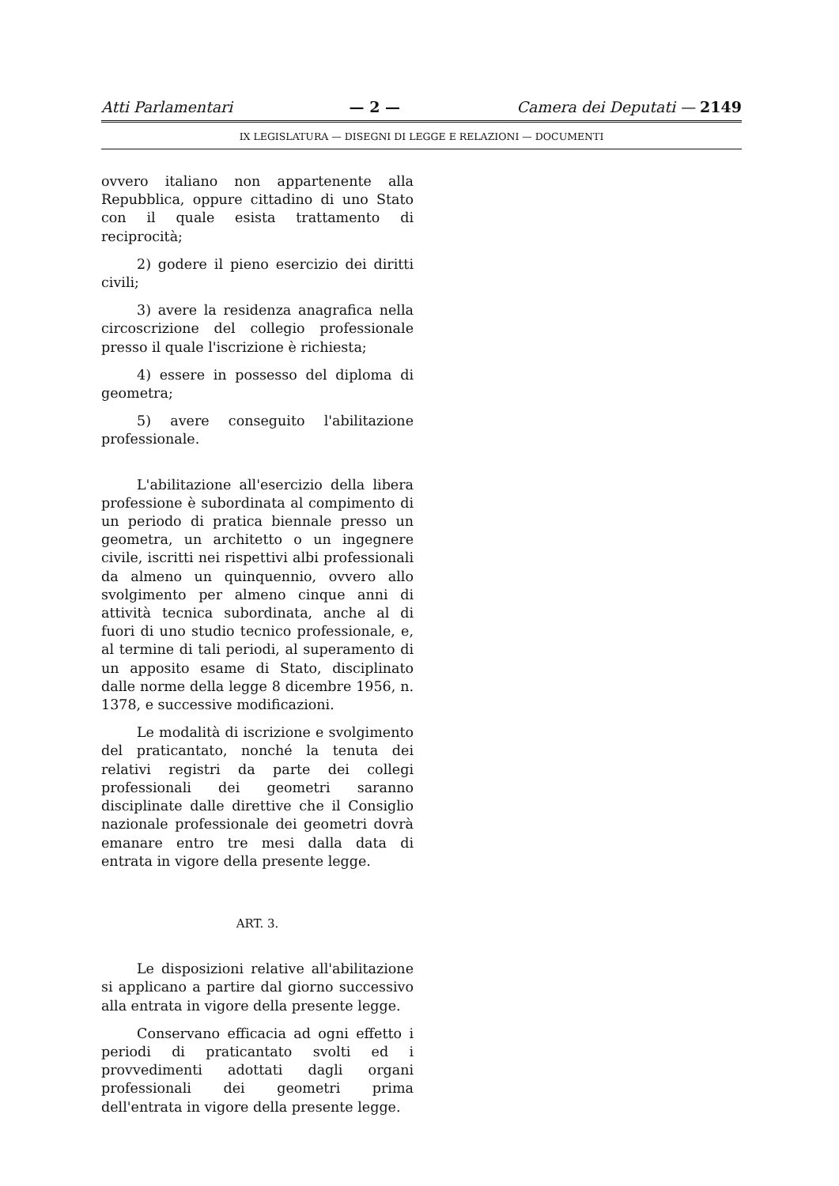Atti Parlamentari — 2 — Camera dei Deputati — 2149
IX LEGISLATURA — DISEGNI DI LEGGE E RELAZIONI — DOCUMENTI
ovvero italiano non appartenente alla Repubblica, oppure cittadino di uno Stato con il quale esista trattamento di reciprocità;
2) godere il pieno esercizio dei diritti civili;
3) avere la residenza anagrafica nella circoscrizione del collegio professionale presso il quale l'iscrizione è richiesta;
4) essere in possesso del diploma di geometra;
5) avere conseguito l'abilitazione professionale.
L'abilitazione all'esercizio della libera professione è subordinata al compimento di un periodo di pratica biennale presso un geometra, un architetto o un ingegnere civile, iscritti nei rispettivi albi professionali da almeno un quinquennio, ovvero allo svolgimento per almeno cinque anni di attività tecnica subordinata, anche al di fuori di uno studio tecnico professionale, e, al termine di tali periodi, al superamento di un apposito esame di Stato, disciplinato dalle norme della legge 8 dicembre 1956, n. 1378, e successive modificazioni.
Le modalità di iscrizione e svolgimento del praticantato, nonché la tenuta dei relativi registri da parte dei collegi professionali dei geometri saranno disciplinate dalle direttive che il Consiglio nazionale professionale dei geometri dovrà emanare entro tre mesi dalla data di entrata in vigore della presente legge.
ART. 3.
Le disposizioni relative all'abilitazione si applicano a partire dal giorno successivo alla entrata in vigore della presente legge.
Conservano efficacia ad ogni effetto i periodi di praticantato svolti ed i provvedimenti adottati dagli organi professionali dei geometri prima dell'entrata in vigore della presente legge.